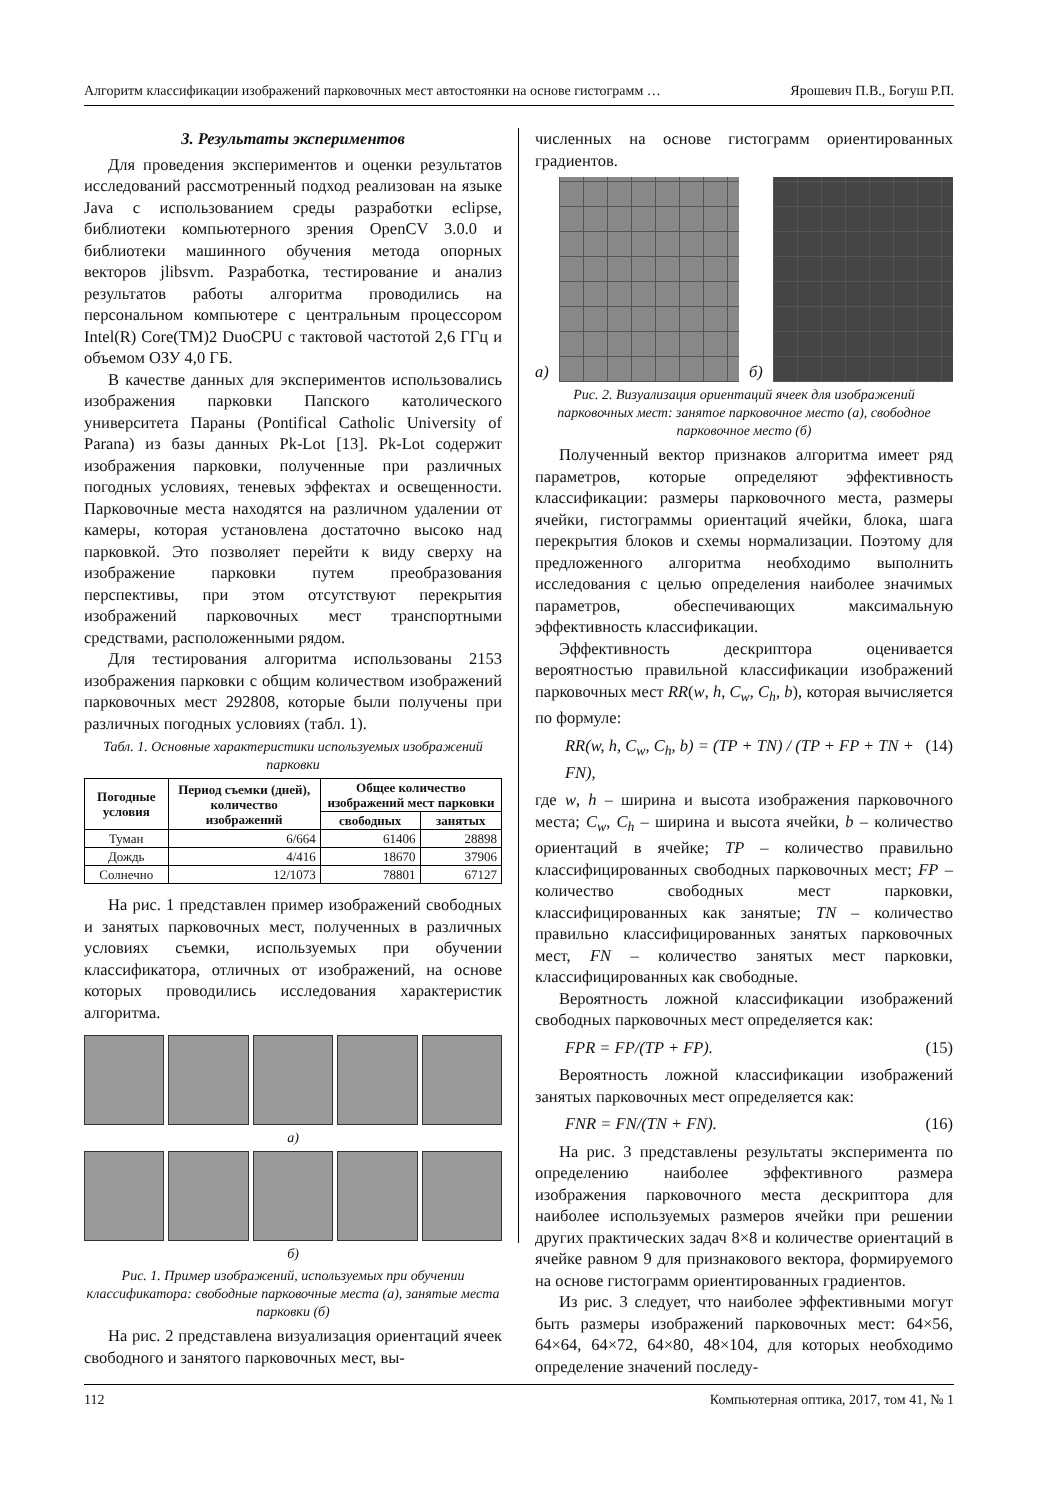Алгоритм классификации изображений парковочных мест автостоянки на основе гистограмм … Ярошевич П.В., Богуш Р.П.
3. Результаты экспериментов
Для проведения экспериментов и оценки результатов исследований рассмотренный подход реализован на языке Java с использованием среды разработки eclipse, библиотеки компьютерного зрения OpenCV 3.0.0 и библиотеки машинного обучения метода опорных векторов jlibsvm. Разработка, тестирование и анализ результатов работы алгоритма проводились на персональном компьютере с центральным процессором Intel(R) Core(TM)2 DuoCPU с тактовой частотой 2,6 ГГц и объемом ОЗУ 4,0 ГБ.
В качестве данных для экспериментов использовались изображения парковки Папского католического университета Параны (Pontifical Catholic University of Parana) из базы данных Pk-Lot [13]. Pk-Lot содержит изображения парковки, полученные при различных погодных условиях, теневых эффектах и освещенности. Парковочные места находятся на различном удалении от камеры, которая установлена достаточно высоко над парковкой. Это позволяет перейти к виду сверху на изображение парковки путем преобразования перспективы, при этом отсутствуют перекрытия изображений парковочных мест транспортными средствами, расположенными рядом.
Для тестирования алгоритма использованы 2153 изображения парковки с общим количеством изображений парковочных мест 292808, которые были получены при различных погодных условиях (табл. 1).
Табл. 1. Основные характеристики используемых изображений парковки
| Погодные условия | Период съемки (дней), количество изображений | Общее количество изображений мест парковки | |
| --- | --- | --- | --- |
| | | свободных | занятых |
| Туман | 6/664 | 61406 | 28898 |
| Дождь | 4/416 | 18670 | 37906 |
| Солнечно | 12/1073 | 78801 | 67127 |
На рис. 1 представлен пример изображений свободных и занятых парковочных мест, полученных в различных условиях съемки, используемых при обучении классификатора, отличных от изображений, на основе которых проводились исследования характеристик алгоритма.
а)
б)
Рис. 1. Пример изображений, используемых при обучении классификатора: свободные парковочные места (а), занятые места парковки (б)
На рис. 2 представлена визуализация ориентаций ячеек свободного и занятого парковочных мест, вы-
численных на основе гистограмм ориентированных градиентов.
а)
б)
Рис. 2. Визуализация ориентаций ячеек для изображений парковочных мест: занятое парковочное место (а), свободное парковочное место (б)
Полученный вектор признаков алгоритма имеет ряд параметров, которые определяют эффективность классификации: размеры парковочного места, размеры ячейки, гистограммы ориентаций ячейки, блока, шага перекрытия блоков и схемы нормализации. Поэтому для предложенного алгоритма необходимо выполнить исследования с целью определения наиболее значимых параметров, обеспечивающих максимальную эффективность классификации.
Эффективность дескриптора оценивается вероятностью правильной классификации изображений парковочных мест RR(w, h, C<sub>w</sub>, C<sub>h</sub>, b), которая вычисляется по формуле:
RR(w, h, C<sub>w</sub>, C<sub>h</sub>, b) = (TP + TN) / (TP + FP + TN + FN), (14)
где w, h – ширина и высота изображения парковочного места; C<sub>w</sub>, C<sub>h</sub> – ширина и высота ячейки, b – количество ориентаций в ячейке; TP – количество правильно классифицированных свободных парковочных мест; FP – количество свободных мест парковки, классифицированных как занятые; TN – количество правильно классифицированных занятых парковочных мест, FN – количество занятых мест парковки, классифицированных как свободные.
Вероятность ложной классификации изображений свободных парковочных мест определяется как:
FPR = FP/(TP + FP). (15)
Вероятность ложной классификации изображений занятых парковочных мест определяется как:
FNR = FN/(TN + FN). (16)
На рис. 3 представлены результаты эксперимента по определению наиболее эффективного размера изображения парковочного места дескриптора для наиболее используемых размеров ячейки при решении других практических задач 8×8 и количестве ориентаций в ячейке равном 9 для признакового вектора, формируемого на основе гистограмм ориентированных градиентов.
Из рис. 3 следует, что наиболее эффективными могут быть размеры изображений парковочных мест: 64×56, 64×64, 64×72, 64×80, 48×104, для которых необходимо определение значений последу-
112 Компьютерная оптика, 2017, том 41, № 1